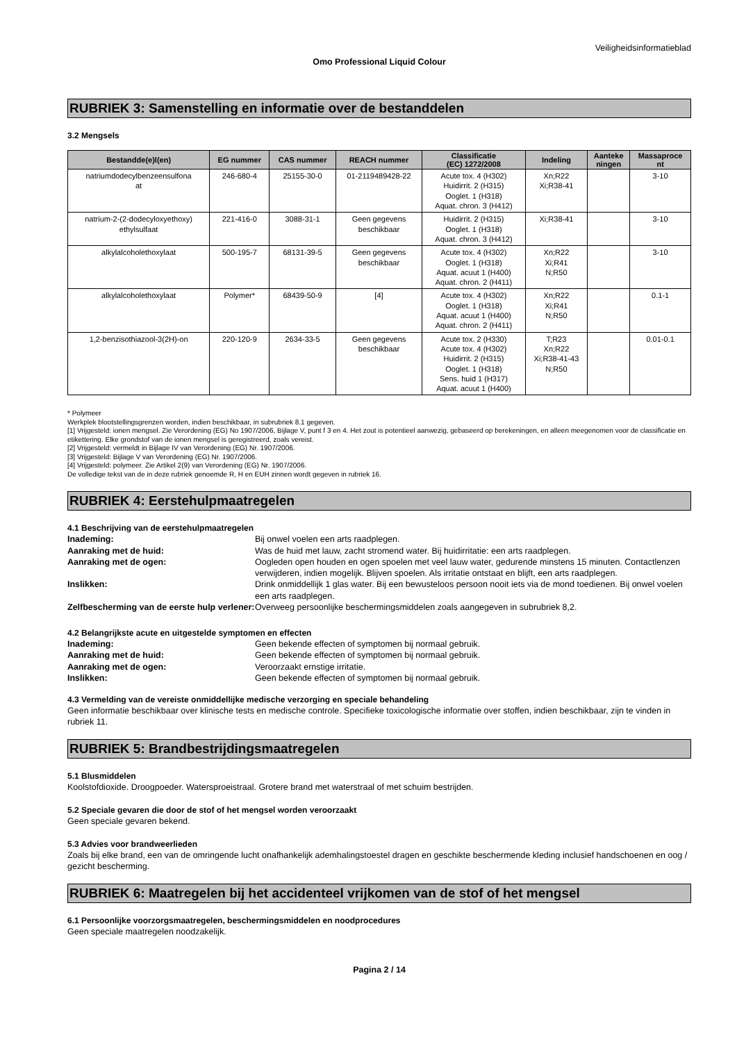Veiligheidsinformatieblad
Omo Professional Liquid Colour
RUBRIEK 3: Samenstelling en informatie over de bestanddelen
3.2 Mengsels
| Bestandde(e)l(en) | EG nummer | CAS nummer | REACH nummer | Classificatie (EC) 1272/2008 | Indeling | Aanteke ningen | Massaproce nt |
| --- | --- | --- | --- | --- | --- | --- | --- |
| natriumdodecylbenzeensulfona at | 246-680-4 | 25155-30-0 | 01-2119489428-22 | Acute tox. 4 (H302) Huidirrit. 2 (H315) Ooglet. 1 (H318) Aquat. chron. 3 (H412) | Xn;R22 Xi;R38-41 | | 3-10 |
| natrium-2-(2-dodecyloxyethoxy) ethylsulfaat | 221-416-0 | 3088-31-1 | Geen gegevens beschikbaar | Huidirrit. 2 (H315) Ooglet. 1 (H318) Aquat. chron. 3 (H412) | Xi;R38-41 | | 3-10 |
| alkylalcoholethoxylaat | 500-195-7 | 68131-39-5 | Geen gegevens beschikbaar | Acute tox. 4 (H302) Ooglet. 1 (H318) Aquat. acuut 1 (H400) Aquat. chron. 2 (H411) | Xn;R22 Xi;R41 N;R50 | | 3-10 |
| alkylalcoholethoxylaat | Polymer* | 68439-50-9 | [4] | Acute tox. 4 (H302) Ooglet. 1 (H318) Aquat. acuut 1 (H400) Aquat. chron. 2 (H411) | Xn;R22 Xi;R41 N;R50 | | 0.1-1 |
| 1,2-benzisothiazool-3(2H)-on | 220-120-9 | 2634-33-5 | Geen gegevens beschikbaar | Acute tox. 2 (H330) Acute tox. 4 (H302) Huidirrit. 2 (H315) Ooglet. 1 (H318) Sens. huid 1 (H317) Aquat. acuut 1 (H400) | T;R23 Xn;R22 Xi;R38-41-43 N;R50 | | 0.01-0.1 |
* Polymeer
Werkplek blootstellingsgrenzen worden, indien beschikbaar, in subrubriek 8.1 gegeven.
[1] Vrijgesteld: ionen mengsel. Zie Verordening (EG) No 1907/2006, Bijlage V, punt f 3 en 4. Het zout is potentieel aanwezig, gebaseerd op berekeningen, en alleen meegenomen voor de classificatie en etikettering. Elke grondstof van de ionen mengsel is geregistreerd, zoals vereist.
[2] Vrijgesteld: vermeldt in Bijlage IV van Verordening (EG) Nr. 1907/2006.
[3] Vrijgesteld: Bijlage V van Verordening (EG) Nr. 1907/2006.
[4] Vrijgesteld: polymeer. Zie Artikel 2(9) van Verordening (EG) Nr. 1907/2006.
De volledige tekst van de in deze rubriek genoemde R, H en EUH zinnen wordt gegeven in rubriek 16.
RUBRIEK 4: Eerstehulpmaatregelen
4.1 Beschrijving van de eerstehulpmaatregelen
Inademing: Bij onwel voelen een arts raadplegen. Aanraking met de huid: Was de huid met lauw, zacht stromend water. Bij huidirritatie: een arts raadplegen. Aanraking met de ogen: Oogleden open houden en ogen spoelen met veel lauw water, gedurende minstens 15 minuten. Contactlenzen verwijderen, indien mogelijk. Blijven spoelen. Als irritatie ontstaat en blijft, een arts raadplegen. Inslikken: Drink onmiddellijk 1 glas water. Bij een bewusteloos persoon nooit iets via de mond toedienen. Bij onwel voelen een arts raadplegen. Zelfbescherming van de eerste hulp verlener: Overweeg persoonlijke beschermingsmiddelen zoals aangegeven in subrubriek 8,2.
4.2 Belangrijkste acute en uitgestelde symptomen en effecten
Inademing: Geen bekende effecten of symptomen bij normaal gebruik. Aanraking met de huid: Geen bekende effecten of symptomen bij normaal gebruik. Aanraking met de ogen: Veroorzaakt ernstige irritatie. Inslikken: Geen bekende effecten of symptomen bij normaal gebruik.
4.3 Vermelding van de vereiste onmiddellijke medische verzorging en speciale behandeling
Geen informatie beschikbaar over klinische tests en medische controle. Specifieke toxicologische informatie over stoffen, indien beschikbaar, zijn te vinden in rubriek 11.
RUBRIEK 5: Brandbestrijdingsmaatregelen
5.1 Blusmiddelen
Koolstofdioxide. Droogpoeder. Watersproeistraal. Grotere brand met waterstraal of met schuim bestrijden.
5.2 Speciale gevaren die door de stof of het mengsel worden veroorzaakt
Geen speciale gevaren bekend.
5.3 Advies voor brandweerlieden
Zoals bij elke brand, een van de omringende lucht onafhankelijk ademhalingstoestel dragen en geschikte beschermende kleding inclusief handschoenen en oog / gezicht bescherming.
RUBRIEK 6: Maatregelen bij het accidenteel vrijkomen van de stof of het mengsel
6.1 Persoonlijke voorzorgsmaatregelen, beschermingsmiddelen en noodprocedures
Geen speciale maatregelen noodzakelijk.
Pagina 2 / 14